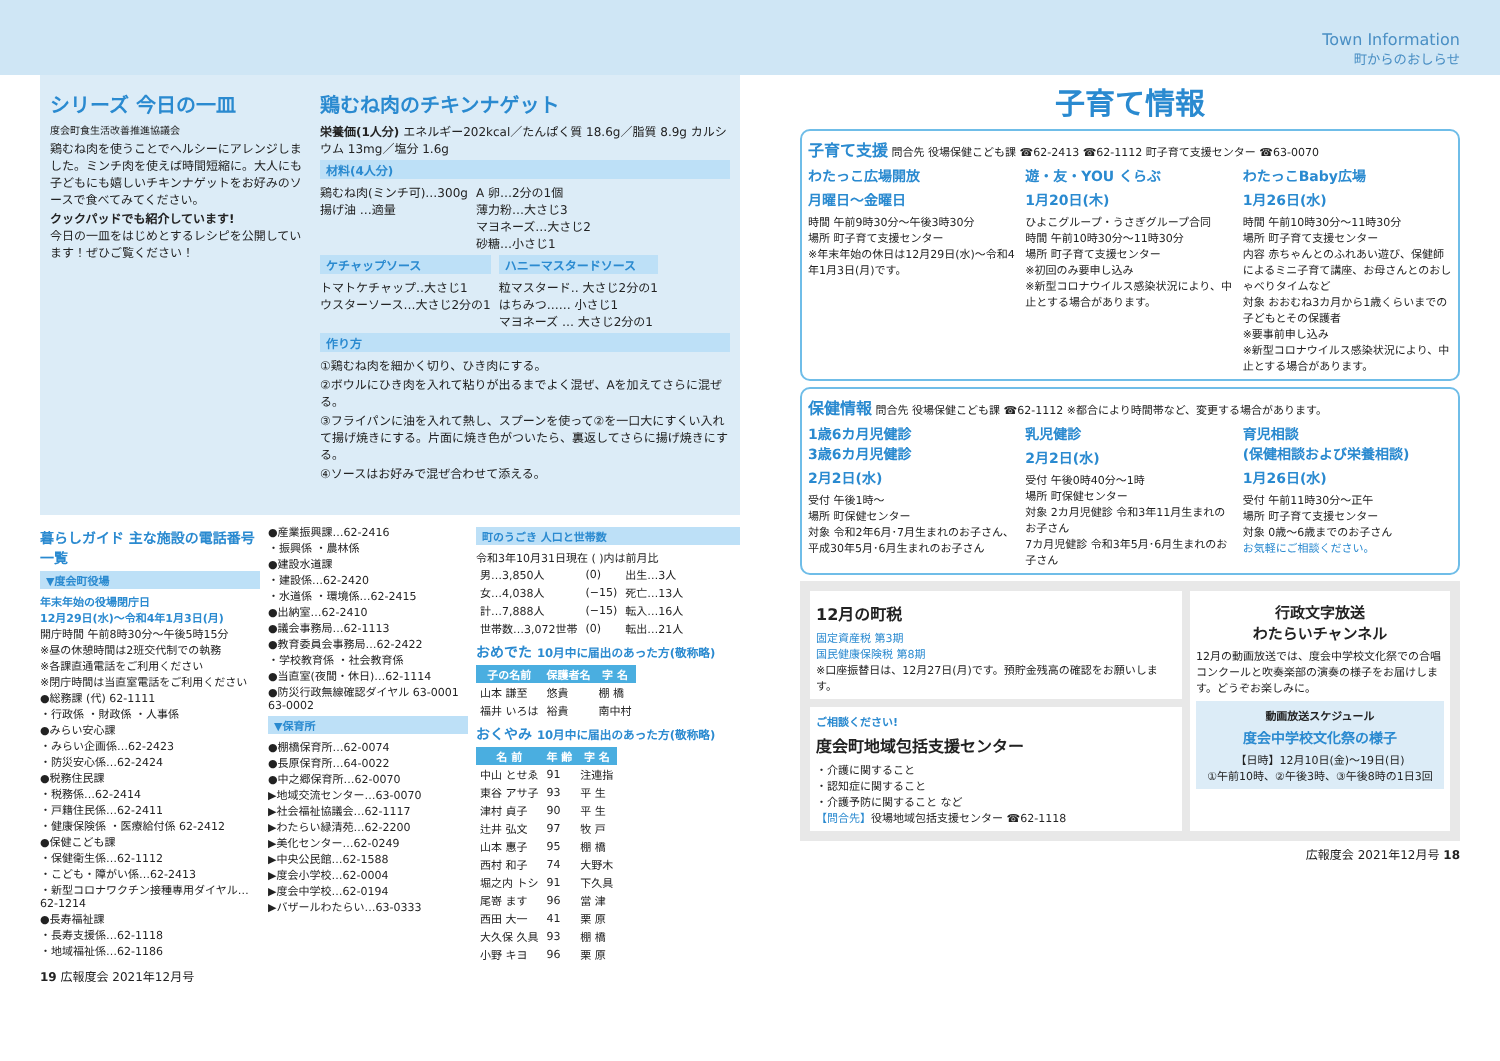Town Information
町からのおしらせ
シリーズ 今日の一皿
度会町食生活改善推進協議会
鶏むね肉を使うことでヘルシーにアレンジしました。ミンチ肉を使えば時間短縮に。大人にも子どもにも嬉しいチキンナゲットをお好みのソースで食べてみてください。
クックパッドでも紹介しています!
今日の一皿をはじめとするレシピを公開しています！ぜひご覧ください！
鶏むね肉のチキンナゲット
栄養価(1人分) エネルギー202kcal／たんぱく質 18.6g／脂質 8.9g カルシウム 13mg／塩分 1.6g
材料(4人分)
鶏むね肉(ミンチ可)…300g
揚げ油 …適量
A 卵…2分の1個
薄力粉…大さじ3
マヨネーズ…大さじ2
砂糖…小さじ1
ケチャップソース
トマトケチャップ‥大さじ1
ウスターソース…大さじ2分の1
ハニーマスタードソース
粒マスタード‥ 大さじ2分の1
はちみつ…… 小さじ1
マヨネーズ … 大さじ2分の1
作り方
①鶏むね肉を細かく切り、ひき肉にする。
②ボウルにひき肉を入れて粘りが出るまでよく混ぜ、Aを加えてさらに混ぜる。
③フライパンに油を入れて熱し、スプーンを使って②を一口大にすくい入れて揚げ焼きにする。片面に焼き色がついたら、裏返してさらに揚げ焼きにする。
④ソースはお好みで混ぜ合わせて添える。
暮らしガイド 主な施設の電話番号一覧
▼度会町役場
年末年始の役場閉庁日
12月29日(水)～令和4年1月3日(月)
開庁時間 午前8時30分～午後5時15分
※昼の休憩時間は2班交代制での執務
※各課直通電話をご利用ください
※閉庁時間は当直室電話をご利用ください
●総務課 (代) 62-1111
・行政係 ・財政係 ・人事係
●みらい安心課
・みらい企画係…62-2423
・防災安心係…62-2424
●税務住民課
・税務係…62-2414
・戸籍住民係…62-2411
・健康保険係 ・医療給付係 62-2412
●保健こども課
・保健衛生係…62-1112
・こども・障がい係…62-2413
・新型コロナワクチン接種専用ダイヤル…62-1214
●長寿福祉課
・長寿支援係…62-1118
・地域福祉係…62-1186
●産業振興課…62-2416
・振興係 ・農林係
●建設水道課
・建設係…62-2420
・水道係 ・環境係…62-2415
●出納室…62-2410
●議会事務局…62-1113
●教育委員会事務局…62-2422
・学校教育係 ・社会教育係
●当直室(夜間・休日)…62-1114
●防災行政無線確認ダイヤル 63-0001 63-0002
▼保育所
●棚橋保育所…62-0074
●長原保育所…64-0022
●中之郷保育所…62-0070
▶地域交流センター…63-0070
▶社会福祉協議会…62-1117
▶わたらい緑清苑…62-2200
▶美化センター…62-0249
▶中央公民館…62-1588
▶度会小学校…62-0004
▶度会中学校…62-0194
▶バザールわたらい…63-0333
町のうごき 人口と世帯数
令和3年10月31日現在 ( )内は前月比
| 男…3,850人 | (0) | 出生…3人 |
| 女…4,038人 | (−15) | 死亡…13人 |
| 計…7,888人 | (−15) | 転入…16人 |
| 世帯数…3,072世帯 | (0) | 転出…21人 |
おめでた 10月中に届出のあった方(敬称略)
| 子の名前 | 保護者名 | 字 名 |
| --- | --- | --- |
| 山本 謙至 | 悠貴 | 棚 橋 |
| 福井 いろは | 裕貴 | 南中村 |
おくやみ 10月中に届出のあった方(敬称略)
| 名 前 | 年 齢 | 字 名 |
| --- | --- | --- |
| 中山 とせゑ | 91 | 注連指 |
| 東谷 アサ子 | 93 | 平 生 |
| 津村 貞子 | 90 | 平 生 |
| 辻井 弘文 | 97 | 牧 戸 |
| 山本 惠子 | 95 | 棚 橋 |
| 西村 和子 | 74 | 大野木 |
| 堀之内 トシ | 91 | 下久具 |
| 尾嵜 ます | 96 | 當 津 |
| 西田 大一 | 41 | 栗 原 |
| 大久保 久具 | 93 | 棚 橋 |
| 小野 キヨ | 96 | 栗 原 |
19 広報度会 2021年12月号
子育て情報
子育て支援 問合先 役場保健こども課 ☎62-2413 ☎62-1112 町子育て支援センター ☎63-0070
わたっこ広場開放
月曜日～金曜日
時間 午前9時30分～午後3時30分
場所 町子育て支援センター
※年末年始の休日は12月29日(水)～令和4年1月3日(月)です。
遊・友・YOU くらぶ
1月20日(木)
ひよこグループ・うさぎグループ合同
時間 午前10時30分～11時30分
場所 町子育て支援センター
※初回のみ要申し込み
※新型コロナウイルス感染状況により、中止とする場合があります。
わたっこBaby広場
1月26日(水)
時間 午前10時30分～11時30分
場所 町子育て支援センター
内容 赤ちゃんとのふれあい遊び、保健師によるミニ子育て講座、お母さんとのおしゃべりタイムなど
対象 おおむね3カ月から1歳くらいまでの子どもとその保護者
※要事前申し込み
※新型コロナウイルス感染状況により、中止とする場合があります。
保健情報 問合先 役場保健こども課 ☎62-1112 ※都合により時間帯など、変更する場合があります。
1歳6カ月児健診
3歳6カ月児健診
2月2日(水)
受付 午後1時～
場所 町保健センター
対象 令和2年6月･7月生まれのお子さん、平成30年5月･6月生まれのお子さん
乳児健診
2月2日(水)
受付 午後0時40分～1時
場所 町保健センター
対象 2カ月児健診 令和3年11月生まれのお子さん
7カ月児健診 令和3年5月･6月生まれのお子さん
育児相談
(保健相談および栄養相談)
1月26日(水)
受付 午前11時30分～正午
場所 町子育て支援センター
対象 0歳～6歳までのお子さん
お気軽にご相談ください。
12月の町税
固定資産税 第3期
国民健康保険税 第8期
※口座振替日は、12月27日(月)です。預貯金残高の確認をお願いします。
ご相談ください!
度会町地域包括支援センター
・介護に関すること
・認知症に関すること
・介護予防に関すること など
【問合先】役場地域包括支援センター ☎62-1118
行政文字放送
わたらいチャンネル
12月の動画放送では、度会中学校文化祭での合唱コンクールと吹奏楽部の演奏の様子をお届けします。どうぞお楽しみに。
動画放送スケジュール
度会中学校文化祭の様子
【日時】12月10日(金)～19日(日)
①午前10時、②午後3時、③午後8時の1日3回
広報度会 2021年12月号 18